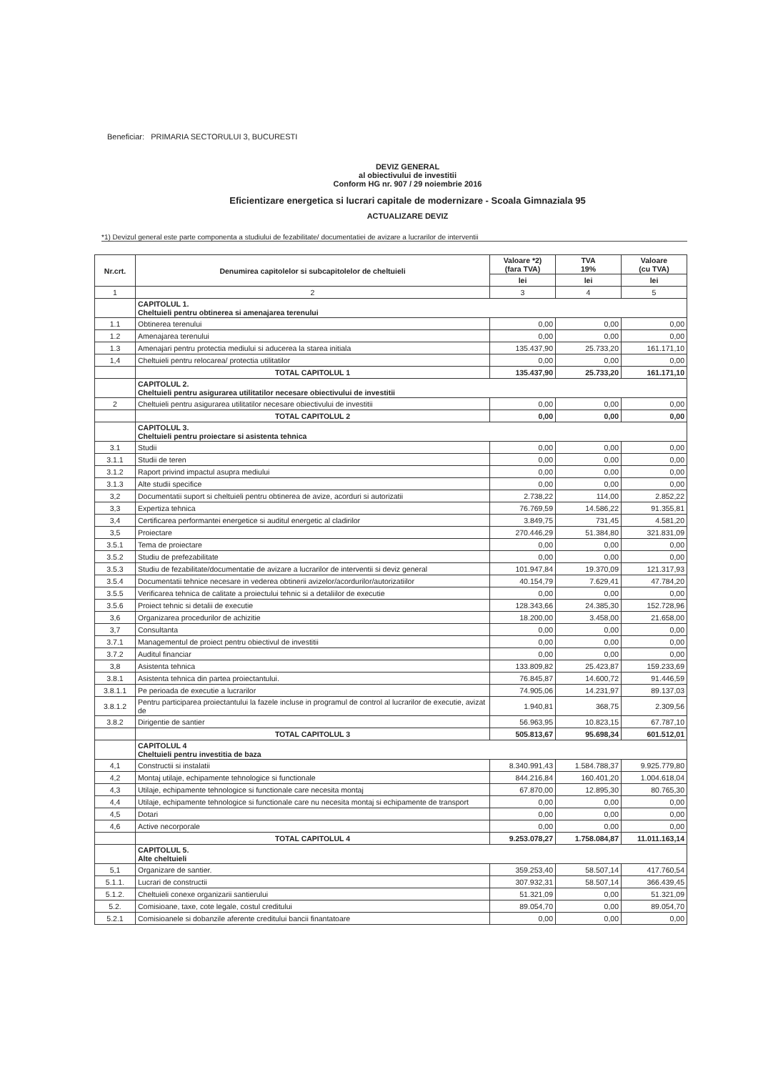Beneficiar: PRIMARIA SECTORULUI 3, BUCURESTI
DEVIZ GENERAL
al obiectivului de investitii
Conform HG nr. 907 / 29 noiembrie 2016
Eficientizare energetica si lucrari capitale de modernizare - Scoala Gimnaziala 95
ACTUALIZARE DEVIZ
*1) Devizul general este parte componenta a studiului de fezabilitate/ documentatiei de avizare a lucrarilor de interventii
| Nr.crt. | Denumirea capitolelor si subcapitolelor de cheltuieli | Valoare *2) (fara TVA) | TVA 19% | Valoare (cu TVA) |
| --- | --- | --- | --- | --- |
| | | lei | lei | lei |
| 1 | 2 | 3 | 4 | 5 |
| | CAPITOLUL 1. Cheltuieli pentru obtinerea si amenajarea terenului | | | |
| 1.1 | Obtinerea terenului | 0,00 | 0,00 | 0,00 |
| 1.2 | Amenajarea terenului | 0,00 | 0,00 | 0,00 |
| 1.3 | Amenajari pentru protectia mediului si aducerea la starea initiala | 135.437,90 | 25.733,20 | 161.171,10 |
| 1,4 | Cheltuieli pentru relocarea/ protectia utilitatilor | 0,00 | 0,00 | 0,00 |
| | TOTAL CAPITOLUL 1 | 135.437,90 | 25.733,20 | 161.171,10 |
| | CAPITOLUL 2. Cheltuieli pentru asigurarea utilitatilor necesare obiectivului de investitii | | | |
| 2 | Cheltuieli pentru asigurarea utilitatilor necesare obiectivului de investitii | 0,00 | 0,00 | 0,00 |
| | TOTAL CAPITOLUL 2 | 0,00 | 0,00 | 0,00 |
| | CAPITOLUL 3. Cheltuieli pentru proiectare si asistenta tehnica | | | |
| 3.1 | Studii | 0,00 | 0,00 | 0,00 |
| 3.1.1 | Studii de teren | 0,00 | 0,00 | 0,00 |
| 3.1.2 | Raport privind impactul asupra mediului | 0,00 | 0,00 | 0,00 |
| 3.1.3 | Alte studii specifice | 0,00 | 0,00 | 0,00 |
| 3,2 | Documentatii suport si cheltuieli pentru obtinerea de avize, acorduri si autorizatii | 2.738,22 | 114,00 | 2.852,22 |
| 3,3 | Expertiza tehnica | 76.769,59 | 14.586,22 | 91.355,81 |
| 3,4 | Certificarea performantei energetice si auditul energetic al cladirilor | 3.849,75 | 731,45 | 4.581,20 |
| 3,5 | Proiectare | 270.446,29 | 51.384,80 | 321.831,09 |
| 3.5.1 | Tema de proiectare | 0,00 | 0,00 | 0,00 |
| 3.5.2 | Studiu de prefezabilitate | 0,00 | 0,00 | 0,00 |
| 3.5.3 | Studiu de fezabilitate/documentatie de avizare a lucrarilor de interventii si deviz general | 101.947,84 | 19.370,09 | 121.317,93 |
| 3.5.4 | Documentatii tehnice necesare in vederea obtinerii avizelor/acordurilor/autorizatiilor | 40.154,79 | 7.629,41 | 47.784,20 |
| 3.5.5 | Verificarea tehnica de calitate a proiectului tehnic si a detaliilor de executie | 0,00 | 0,00 | 0,00 |
| 3.5.6 | Proiect tehnic si detalii de executie | 128.343,66 | 24.385,30 | 152.728,96 |
| 3,6 | Organizarea procedurilor de achizitie | 18.200,00 | 3.458,00 | 21.658,00 |
| 3,7 | Consultanta | 0,00 | 0,00 | 0,00 |
| 3.7.1 | Managementul de proiect pentru obiectivul de investitii | 0,00 | 0,00 | 0,00 |
| 3.7.2 | Auditul financiar | 0,00 | 0,00 | 0,00 |
| 3,8 | Asistenta tehnica | 133.809,82 | 25.423,87 | 159.233,69 |
| 3.8.1 | Asistenta tehnica din partea proiectantului. | 76.845,87 | 14.600,72 | 91.446,59 |
| 3.8.1.1 | Pe perioada de executie a lucrarilor | 74.905,06 | 14.231,97 | 89.137,03 |
| 3.8.1.2 | Pentru participarea proiectantului la fazele incluse in programul de control al lucrarilor de executie, avizat de | 1.940,81 | 368,75 | 2.309,56 |
| 3.8.2 | Dirigentie de santier | 56.963,95 | 10.823,15 | 67.787,10 |
| | TOTAL CAPITOLUL 3 | 505.813,67 | 95.698,34 | 601.512,01 |
| | CAPITOLUL 4 Cheltuieli pentru investitia de baza | | | |
| 4,1 | Constructii si instalatii | 8.340.991,43 | 1.584.788,37 | 9.925.779,80 |
| 4,2 | Montaj utilaje, echipamente tehnologice si functionale | 844.216,84 | 160.401,20 | 1.004.618,04 |
| 4,3 | Utilaje, echipamente tehnologice si functionale care necesita montaj | 67.870,00 | 12.895,30 | 80.765,30 |
| 4,4 | Utilaje, echipamente tehnologice si functionale care nu necesita montaj si echipamente de transport | 0,00 | 0,00 | 0,00 |
| 4,5 | Dotari | 0,00 | 0,00 | 0,00 |
| 4,6 | Active necorporale | 0,00 | 0,00 | 0,00 |
| | TOTAL CAPITOLUL 4 | 9.253.078,27 | 1.758.084,87 | 11.011.163,14 |
| | CAPITOLUL 5. Alte cheltuieli | | | |
| 5,1 | Organizare de santier. | 359.253,40 | 58.507,14 | 417.760,54 |
| 5.1.1. | Lucrari de constructii | 307.932,31 | 58.507,14 | 366.439,45 |
| 5.1.2. | Cheltuieli conexe organizarii santierului | 51.321,09 | 0,00 | 51.321,09 |
| 5.2. | Comisioane, taxe, cote legale, costul creditului | 89.054,70 | 0,00 | 89.054,70 |
| 5.2.1 | Comisioanele si dobanzile aferente creditului bancii finantatoare | 0,00 | 0,00 | 0,00 |